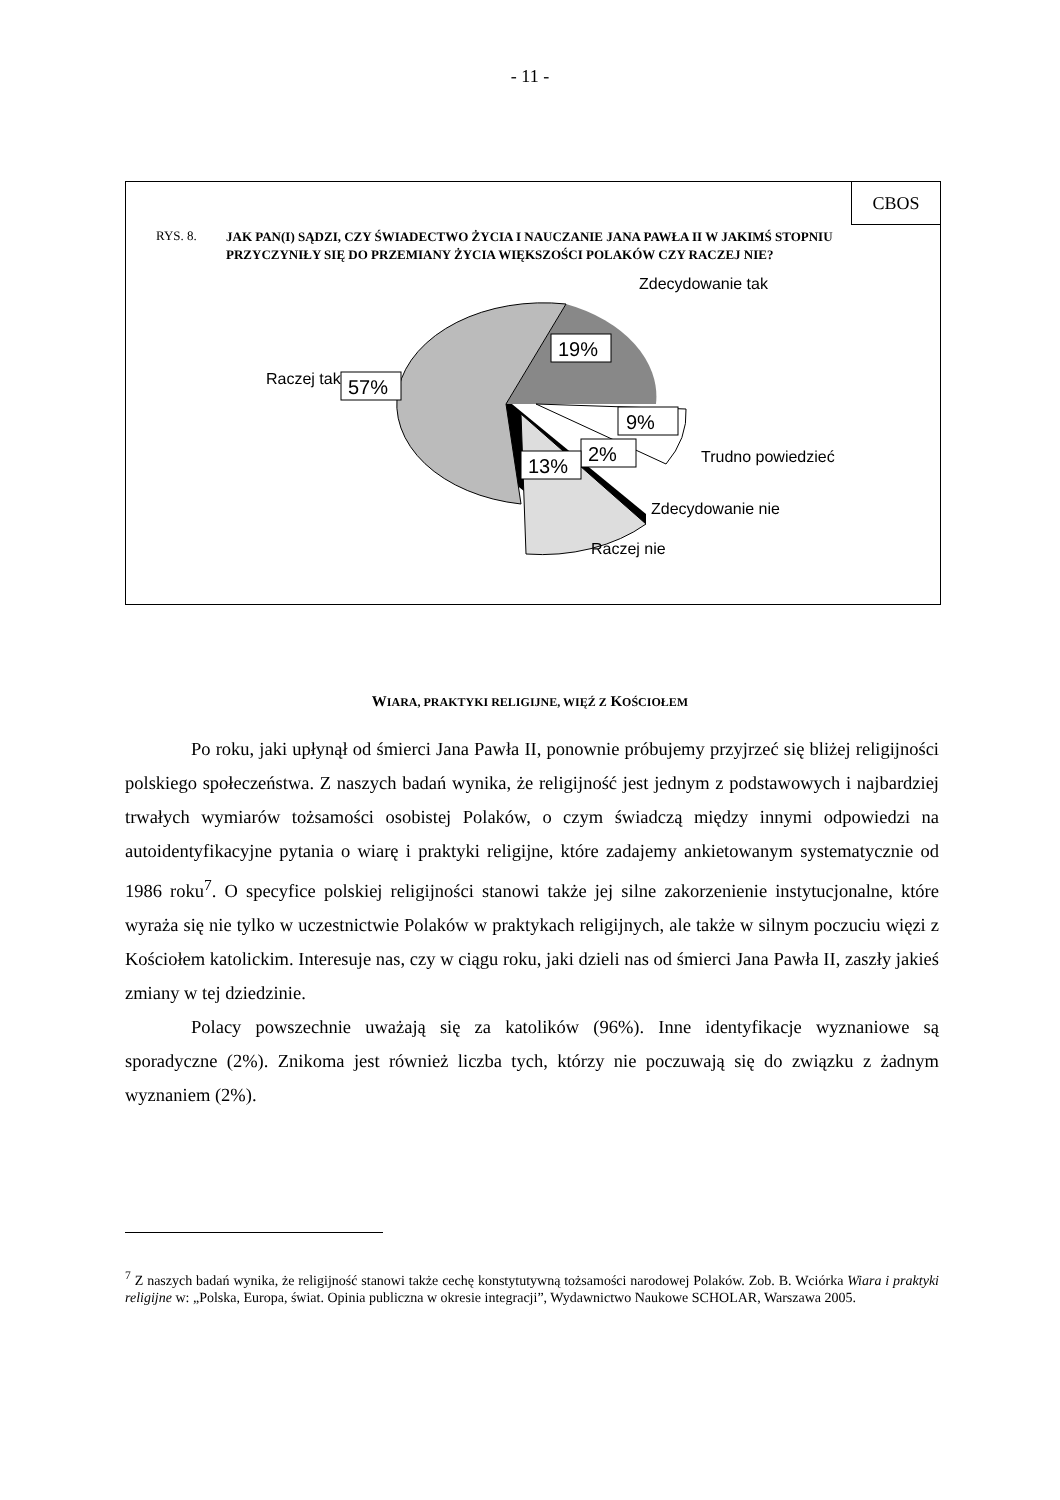- 11 -
CBOS
RYS. 8. JAK PAN(I) SĄDZI, CZY ŚWIADECTWO ŻYCIA I NAUCZANIE JANA PAWŁA II W JAKIMŚ STOPNIU PRZYCZYNIŁY SIĘ DO PRZEMIANY ŻYCIA WIĘKSZOŚCI POLAKÓW CZY RACZEJ NIE?
19%
57%
9%
2%
13%
Zdecydowanie tak
Raczej tak
Trudno powiedzieć
Zdecydowanie nie
Raczej nie
WIARA, PRAKTYKI RELIGIJNE, WIĘŹ Z KOŚCIOŁEM
Po roku, jaki upłynął od śmierci Jana Pawła II, ponownie próbujemy przyjrzeć się bliżej religijności polskiego społeczeństwa. Z naszych badań wynika, że religijność jest jednym z podstawowych i najbardziej trwałych wymiarów tożsamości osobistej Polaków, o czym świadczą między innymi odpowiedzi na autoidentyfikacyjne pytania o wiarę i praktyki religijne, które zadajemy ankietowanym systematycznie od 1986 roku<sup>7</sup>. O specyfice polskiej religijności stanowi także jej silne zakorzenienie instytucjonalne, które wyraża się nie tylko w uczestnictwie Polaków w praktykach religijnych, ale także w silnym poczuciu więzi z Kościołem katolickim. Interesuje nas, czy w ciągu roku, jaki dzieli nas od śmierci Jana Pawła II, zaszły jakieś zmiany w tej dziedzinie.
Polacy powszechnie uważają się za katolików (96%). Inne identyfikacje wyznaniowe są sporadyczne (2%). Znikoma jest również liczba tych, którzy nie poczuwają się do związku z żadnym wyznaniem (2%).
<sup>7</sup> Z naszych badań wynika, że religijność stanowi także cechę konstytutywną tożsamości narodowej Polaków. Zob. B. Wciórka Wiara i praktyki religijne w: „Polska, Europa, świat. Opinia publiczna w okresie integracji”, Wydawnictwo Naukowe SCHOLAR, Warszawa 2005.